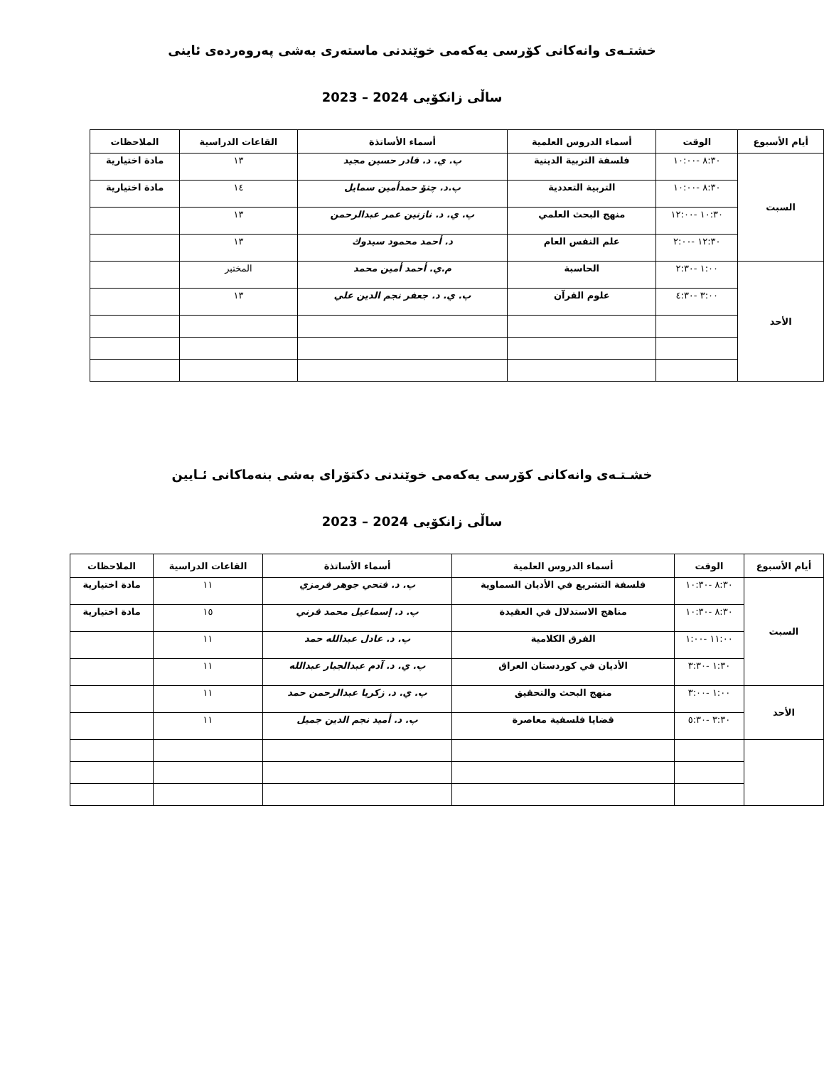خشتـەی وانەکانی کۆرسی یەکەمی خوێندنی ماستەری بەشی پەروەردەی ئاینی
ساڵی زانکۆیی 2024 – 2023
| أيام الأسبوع | الوقت | أسماء الدروس العلمية | أسماء الأساتذة | القاعات الدراسية | الملاحظات |
| --- | --- | --- | --- | --- | --- |
| السبت | ٨:٣٠ -١٠:٠٠ | فلسفة التربية الدينية | پ. ي. د. قادر حسين مجيد | ١٣ | مادة اختيارية |
| | ٨:٣٠ -١٠:٠٠ | التربية التعددية | پ.د. چتۆ حمدأمين سمايل | ١٤ | مادة اختيارية |
| | ١٠:٣٠ -١٢:٠٠ | منهج البحث العلمي | پ. ي. د. نازنين عمر عبدالرحمن | ١٣ | |
| | ١٢:٣٠ -٢:٠٠ | علم النفس العام | د. أحمد محمود سيدوك | ١٣ | |
| الأحد | ١:٠٠ -٢:٣٠ | الحاسبة | م.ي. أحمد أمين محمد | المختبر | |
| | ٣:٠٠ -٤:٣٠ | علوم القرآن | پ. ي. د. جعفر نجم الدين علي | ١٣ | |
خشـتـەی وانەکانی کۆرسی یەکەمی خوێندنی دکتۆرای بەشی بنەماکانی ئـایین
ساڵی زانکۆیی 2024 – 2023
| أيام الأسبوع | الوقت | أسماء الدروس العلمية | أسماء الأساتذة | القاعات الدراسية | الملاحظات |
| --- | --- | --- | --- | --- | --- |
| السبت | ٨:٣٠ -١٠:٣٠ | فلسفة التشريع في الأديان السماوية | پ. د. فتحي جوهر فرمزي | ١١ | مادة اختيارية |
| | ٨:٣٠ -١٠:٣٠ | مناهج الاستدلال في العقيدة | پ. د. إسماعيل محمد قرني | ١٥ | مادة اختيارية |
| | ١١:٠٠ -١:٠٠ | الفرق الكلامية | پ. د. عادل عبدالله حمد | ١١ | |
| | ١:٣٠ -٣:٣٠ | الأديان في كوردستان العراق | پ. ي. د. آدم عبدالجبار عبدالله | ١١ | |
| الأحد | ١:٠٠ -٣:٠٠ | منهج البحث والتحقيق | پ. ي. د. زكريا عبدالرحمن حمد | ١١ | |
| | ٣:٣٠ -٥:٣٠ | قضايا فلسفية معاصرة | پ. د. أميد نجم الدين جميل | ١١ | |